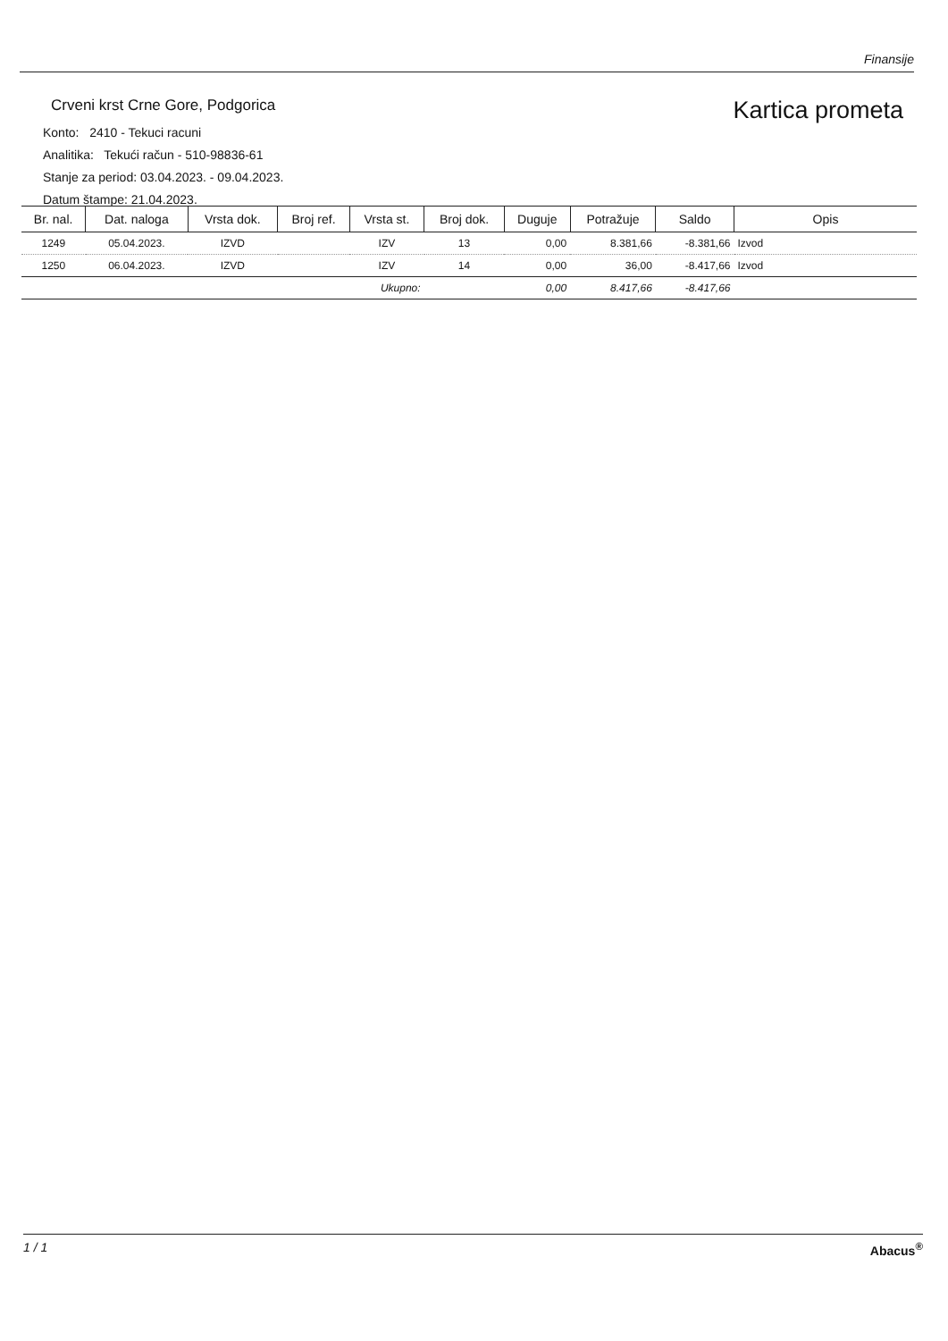Finansije
Crveni krst Crne Gore, Podgorica
Konto: 2410 - Tekuci racuni
Analitika: Tekući račun - 510-98836-61
Stanje za period: 03.04.2023. - 09.04.2023.
Datum štampe: 21.04.2023.
Kartica prometa
| Br. nal. | Dat. naloga | Vrsta dok. | Broj ref. | Vrsta st. | Broj dok. | Duguje | Potražuje | Saldo | Opis |
| --- | --- | --- | --- | --- | --- | --- | --- | --- | --- |
| 1249 | 05.04.2023. | IZVD | | IZV | 13 | 0,00 | 8.381,66 | -8.381,66 | Izvod |
| 1250 | 06.04.2023. | IZVD | | IZV | 14 | 0,00 | 36,00 | -8.417,66 | Izvod |
| Ukupno: | | | | | | 0,00 | 8.417,66 | -8.417,66 | |
1 / 1 Abacus<sup>®</sup>